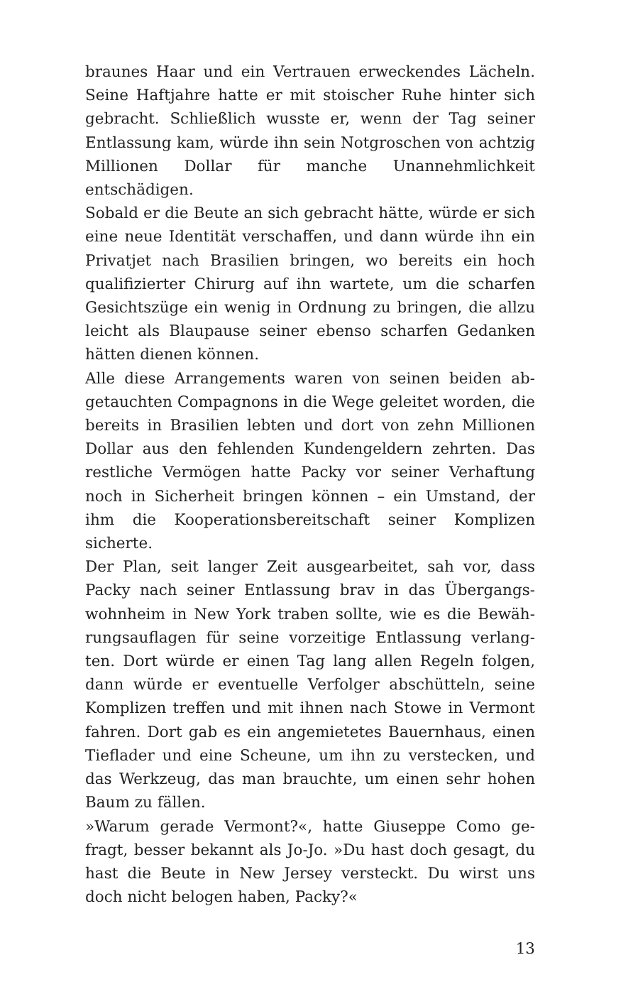braunes Haar und ein Vertrauen erweckendes Lächeln. Seine Haftjahre hatte er mit stoischer Ruhe hinter sich gebracht. Schließlich wusste er, wenn der Tag seiner Entlassung kam, würde ihn sein Notgroschen von acht­zig Millionen Dollar für manche Unannehmlichkeit entschädigen.
Sobald er die Beute an sich gebracht hätte, würde er sich eine neue Identität verschaffen, und dann würde ihn ein Privatjet nach Brasilien bringen, wo bereits ein hoch qualifizierter Chirurg auf ihn wartete, um die scharfen Gesichtszüge ein wenig in Ordnung zu brin­gen, die allzu leicht als Blaupause seiner ebenso schar­fen Gedanken hätten dienen können.
Alle diese Arrangements waren von seinen beiden ab­getauchten Compagnons in die Wege geleitet worden, die bereits in Brasilien lebten und dort von zehn Millio­nen Dollar aus den fehlenden Kundengeldern zehrten. Das restliche Vermögen hatte Packy vor seiner Verhaf­tung noch in Sicherheit bringen können – ein Umstand, der ihm die Kooperationsbereitschaft seiner Kompli­zen sicherte.
Der Plan, seit langer Zeit ausgearbeitet, sah vor, dass Packy nach seiner Entlassung brav in das Übergangs­wohnheim in New York traben sollte, wie es die Bewäh­rungsauflagen für seine vorzeitige Entlassung verlang­ten. Dort würde er einen Tag lang allen Regeln folgen, dann würde er eventuelle Verfolger abschütteln, seine Komplizen treffen und mit ihnen nach Stowe in Ver­mont fahren. Dort gab es ein angemietetes Bauern­haus, einen Tieflader und eine Scheune, um ihn zu ver­stecken, und das Werkzeug, das man brauchte, um einen sehr hohen Baum zu fällen.
»Warum gerade Vermont?«, hatte Giuseppe Como ge­fragt, besser bekannt als Jo-Jo. »Du hast doch gesagt, du hast die Beute in New Jersey versteckt. Du wirst uns doch nicht belogen haben, Packy?«
13